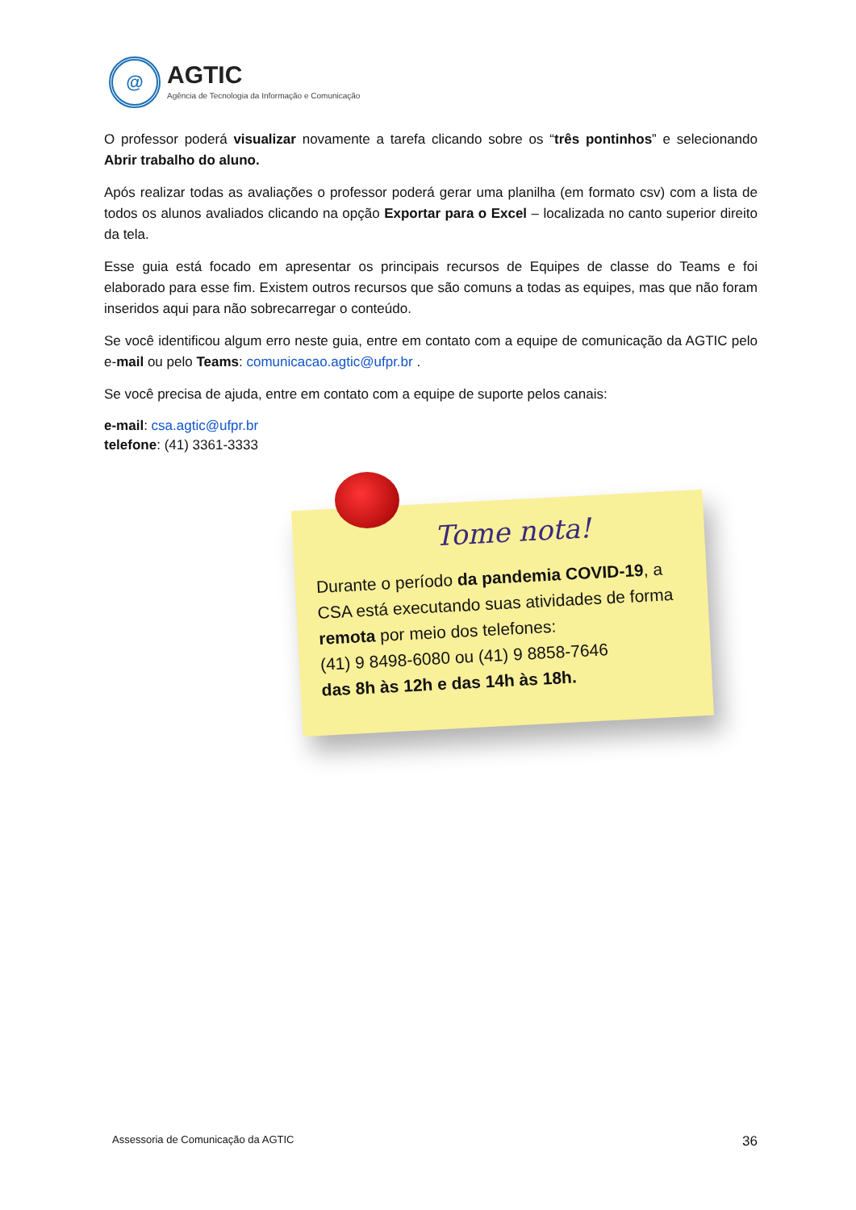@
AGTIC
Agência de Tecnologia da Informação e Comunicação
O professor poderá visualizar novamente a tarefa clicando sobre os “três pontinhos” e selecionando Abrir trabalho do aluno.
Após realizar todas as avaliações o professor poderá gerar uma planilha (em formato csv) com a lista de todos os alunos avaliados clicando na opção Exportar para o Excel – localizada no canto superior direito da tela.
Esse guia está focado em apresentar os principais recursos de Equipes de classe do Teams e foi elaborado para esse fim. Existem outros recursos que são comuns a todas as equipes, mas que não foram inseridos aqui para não sobrecarregar o conteúdo.
Se você identificou algum erro neste guia, entre em contato com a equipe de comunicação da AGTIC pelo e-mail ou pelo Teams: comunicacao.agtic@ufpr.br .
Se você precisa de ajuda, entre em contato com a equipe de suporte pelos canais:
e-mail: csa.agtic@ufpr.br
telefone: (41) 3361-3333
Tome nota!
Durante o período da pandemia COVID-19, a CSA está executando suas atividades de forma remota por meio dos telefones:
(41) 9 8498-6080 ou (41) 9 8858-7646
das 8h às 12h e das 14h às 18h.
Assessoria de Comunicação da AGTIC 36